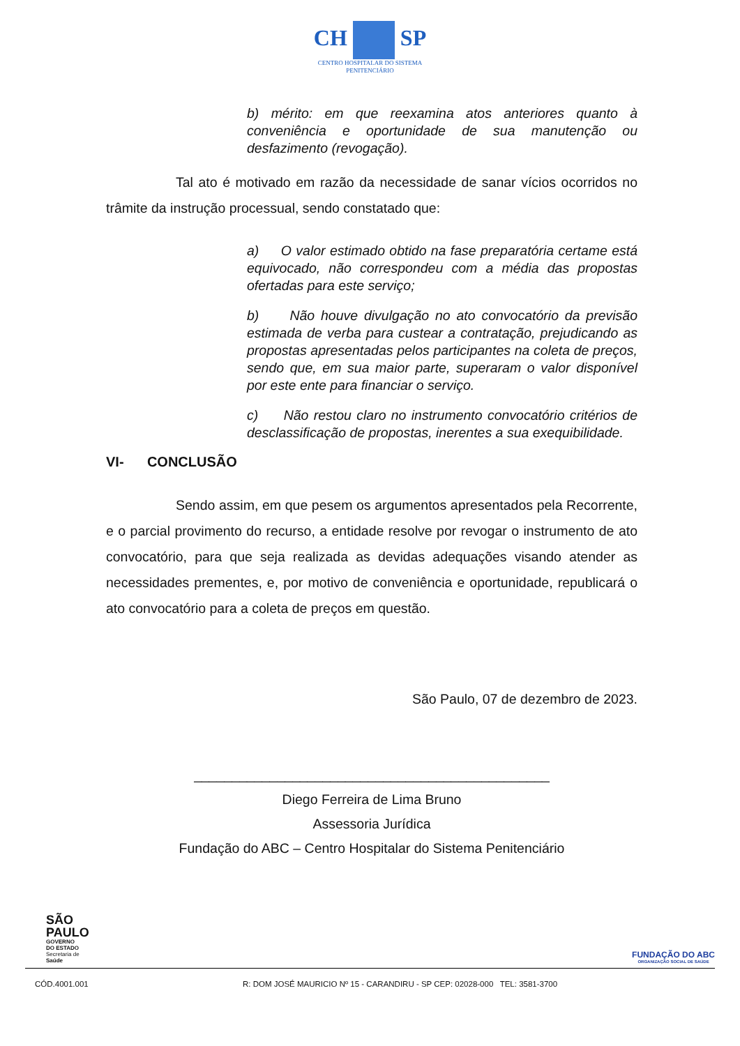CH SP
CENTRO HOSPITALAR DO SISTEMA
PENITENCIÁRIO
b) mérito: em que reexamina atos anteriores quanto à conveniência e oportunidade de sua manutenção ou desfazimento (revogação).
Tal ato é motivado em razão da necessidade de sanar vícios ocorridos no trâmite da instrução processual, sendo constatado que:
a) O valor estimado obtido na fase preparatória certame está equivocado, não correspondeu com a média das propostas ofertadas para este serviço;
b) Não houve divulgação no ato convocatório da previsão estimada de verba para custear a contratação, prejudicando as propostas apresentadas pelos participantes na coleta de preços, sendo que, em sua maior parte, superaram o valor disponível por este ente para financiar o serviço.
c) Não restou claro no instrumento convocatório critérios de desclassificação de propostas, inerentes a sua exequibilidade.
VI- CONCLUSÃO
Sendo assim, em que pesem os argumentos apresentados pela Recorrente, e o parcial provimento do recurso, a entidade resolve por revogar o instrumento de ato convocatório, para que seja realizada as devidas adequações visando atender as necessidades prementes, e, por motivo de conveniência e oportunidade, republicará o ato convocatório para a coleta de preços em questão.
São Paulo, 07 de dezembro de 2023.
_______________________________________________
Diego Ferreira de Lima Bruno
Assessoria Jurídica
Fundação do ABC – Centro Hospitalar do Sistema Penitenciário
SÃO
PAULO
GOVERNO
DO ESTADO
Secretaria de
Saúde
FUNDAÇÃO DO ABC
ORGANIZAÇÃO SOCIAL DE SAÚDE
CÓD.4001.001 R: DOM JOSÉ MAURICIO Nº 15 - CARANDIRU - SP CEP: 02028-000 TEL: 3581-3700